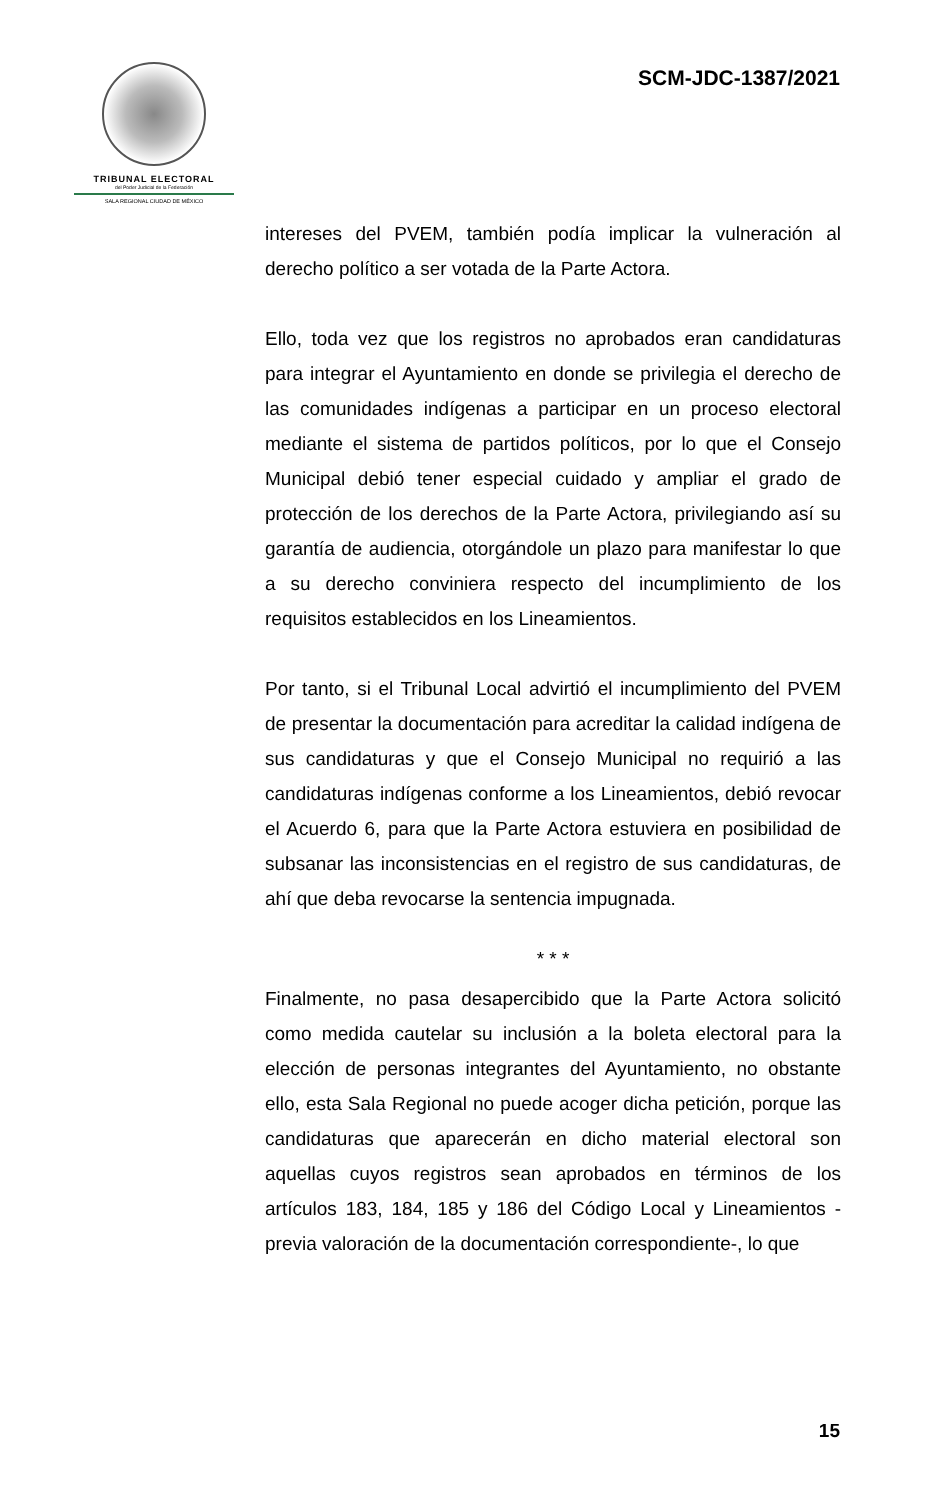TRIBUNAL ELECTORAL
del Poder Judicial de la Federación
SALA REGIONAL CIUDAD DE MÉXICO
SCM-JDC-1387/2021
intereses del PVEM, también podía implicar la vulneración al derecho político a ser votada de la Parte Actora.
Ello, toda vez que los registros no aprobados eran candidaturas para integrar el Ayuntamiento en donde se privilegia el derecho de las comunidades indígenas a participar en un proceso electoral mediante el sistema de partidos políticos, por lo que el Consejo Municipal debió tener especial cuidado y ampliar el grado de protección de los derechos de la Parte Actora, privilegiando así su garantía de audiencia, otorgándole un plazo para manifestar lo que a su derecho conviniera respecto del incumplimiento de los requisitos establecidos en los Lineamientos.
Por tanto, si el Tribunal Local advirtió el incumplimiento del PVEM de presentar la documentación para acreditar la calidad indígena de sus candidaturas y que el Consejo Municipal no requirió a las candidaturas indígenas conforme a los Lineamientos, debió revocar el Acuerdo 6, para que la Parte Actora estuviera en posibilidad de subsanar las inconsistencias en el registro de sus candidaturas, de ahí que deba revocarse la sentencia impugnada.
* * *
Finalmente, no pasa desapercibido que la Parte Actora solicitó como medida cautelar su inclusión a la boleta electoral para la elección de personas integrantes del Ayuntamiento, no obstante ello, esta Sala Regional no puede acoger dicha petición, porque las candidaturas que aparecerán en dicho material electoral son aquellas cuyos registros sean aprobados en términos de los artículos 183, 184, 185 y 186 del Código Local y Lineamientos -previa valoración de la documentación correspondiente-, lo que
15